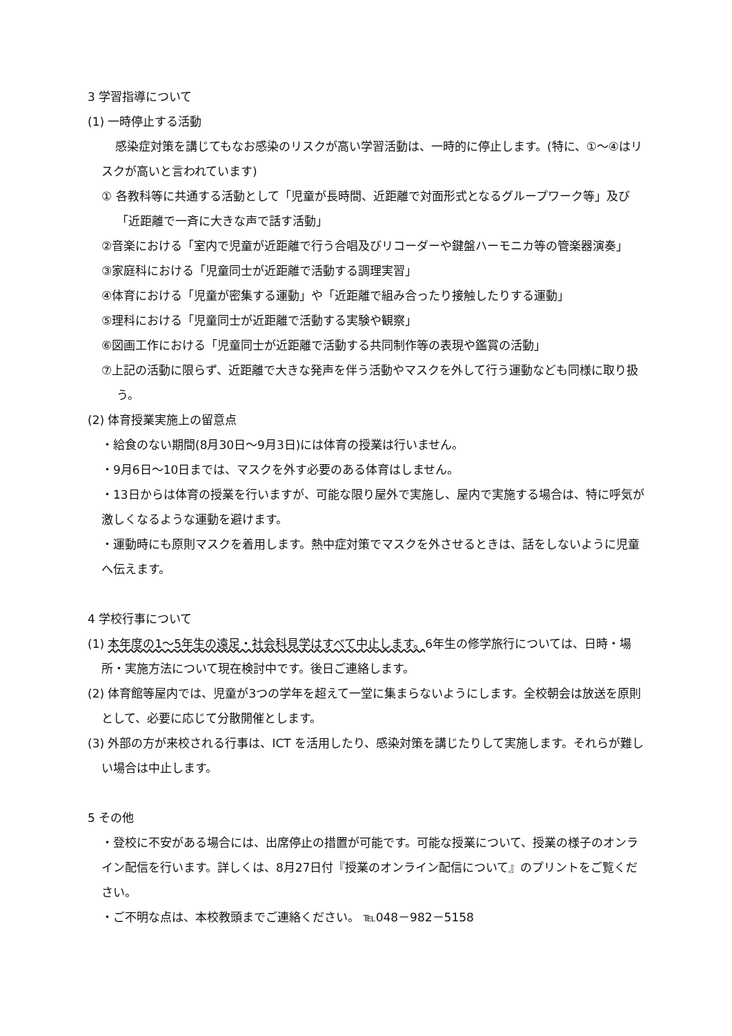3 学習指導について
(1) 一時停止する活動
感染症対策を講じてもなお感染のリスクが高い学習活動は、一時的に停止します。(特に、①～④はリスクが高いと言われています)
① 各教科等に共通する活動として「児童が長時間、近距離で対面形式となるグループワーク等」及び「近距離で一斉に大きな声で話す活動」
②音楽における「室内で児童が近距離で行う合唱及びリコーダーや鍵盤ハーモニカ等の管楽器演奏」
③家庭科における「児童同士が近距離で活動する調理実習」
④体育における「児童が密集する運動」や「近距離で組み合ったり接触したりする運動」
⑤理科における「児童同士が近距離で活動する実験や観察」
⑥図画工作における「児童同士が近距離で活動する共同制作等の表現や鑑賞の活動」
⑦上記の活動に限らず、近距離で大きな発声を伴う活動やマスクを外して行う運動なども同様に取り扱う。
(2) 体育授業実施上の留意点
・給食のない期間(8月30日～9月3日)には体育の授業は行いません。
・9月6日～10日までは、マスクを外す必要のある体育はしません。
・13日からは体育の授業を行いますが、可能な限り屋外で実施し、屋内で実施する場合は、特に呼気が激しくなるような運動を避けます。
・運動時にも原則マスクを着用します。熱中症対策でマスクを外させるときは、話をしないように児童へ伝えます。
4 学校行事について
(1) 本年度の1～5年生の遠足・社会科見学はすべて中止します。6年生の修学旅行については、日時・場所・実施方法について現在検討中です。後日ご連絡します。
(2) 体育館等屋内では、児童が3つの学年を超えて一堂に集まらないようにします。全校朝会は放送を原則として、必要に応じて分散開催とします。
(3) 外部の方が来校される行事は、ICT を活用したり、感染対策を講じたりして実施します。それらが難しい場合は中止します。
5 その他
・登校に不安がある場合には、出席停止の措置が可能です。可能な授業について、授業の様子のオンライン配信を行います。詳しくは、8月27日付『授業のオンライン配信について』のプリントをご覧ください。
・ご不明な点は、本校教頭までご連絡ください。 ℡048－982－5158